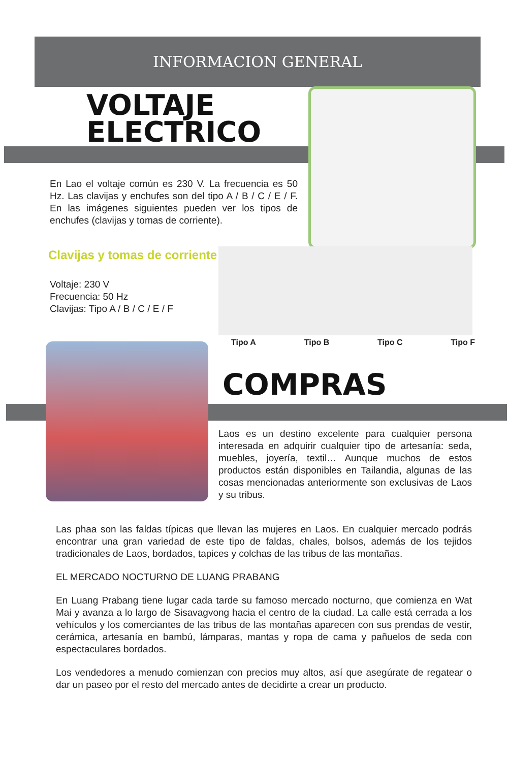INFORMACION GENERAL
VOLTAJE
ELECTRICO
En Lao el voltaje común es 230 V. La frecuencia es 50 Hz. Las clavijas y enchufes son del tipo A / B / C / E / F. En las imágenes siguientes pueden ver los tipos de enchufes (clavijas y tomas de corriente).
Clavijas y tomas de corriente
Voltaje: 230 V
Frecuencia: 50 Hz
Clavijas: Tipo A / B / C / E / F
Tipo A Tipo B Tipo C Tipo F
COMPRAS
Laos es un destino excelente para cualquier persona interesada en adquirir cualquier tipo de artesanía: seda, muebles, joyería, textil… Aunque muchos de estos productos están disponibles en Tailandia, algunas de las cosas mencionadas anteriormente son exclusivas de Laos y su tribus.
Las phaa son las faldas típicas que llevan las mujeres en Laos. En cualquier mercado podrás encontrar una gran variedad de este tipo de faldas, chales, bolsos, además de los tejidos tradicionales de Laos, bordados, tapices y colchas de las tribus de las montañas.
EL MERCADO NOCTURNO DE LUANG PRABANG
En Luang Prabang tiene lugar cada tarde su famoso mercado nocturno, que comienza en Wat Mai y avanza a lo largo de Sisavagvong hacia el centro de la ciudad. La calle está cerrada a los vehículos y los comerciantes de las tribus de las montañas aparecen con sus prendas de vestir, cerámica, artesanía en bambú, lámparas, mantas y ropa de cama y pañuelos de seda con espectaculares bordados.
Los vendedores a menudo comienzan con precios muy altos, así que asegúrate de regatear o dar un paseo por el resto del mercado antes de decidirte a crear un producto.